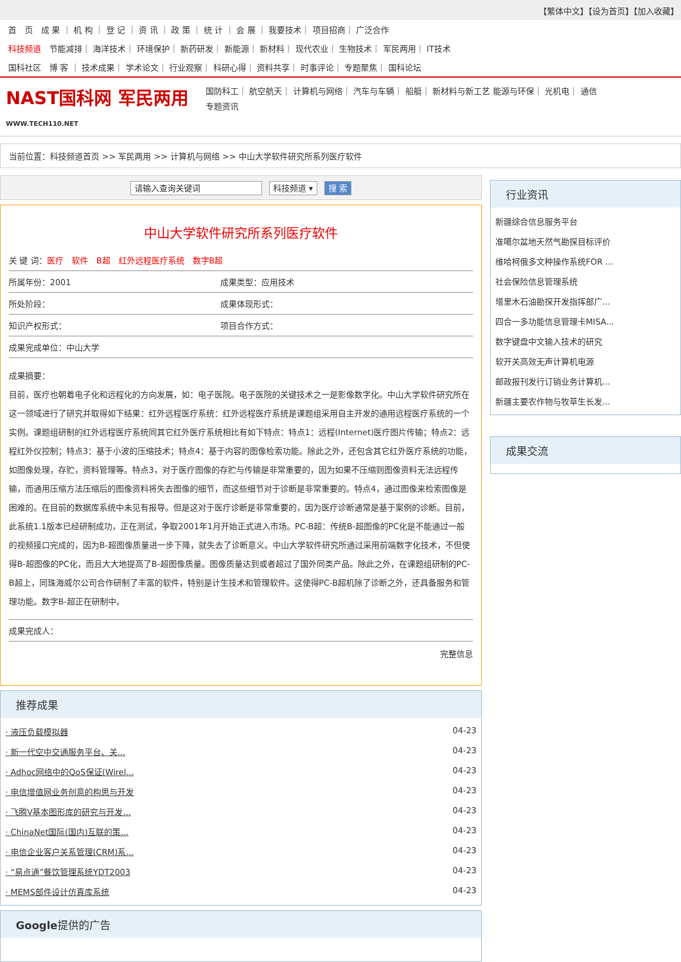【繁体中文】【设为首页】【加入收藏】
首　页　成 果 ｜ 机 构 ｜ 登 记 ｜ 资 讯 ｜ 政 策 ｜ 统 计 ｜ 会 展 ｜ 我要技术｜ 项目招商｜ 广泛合作
科技频道　节能减排｜ 海洋技术｜ 环境保护｜ 新药研发｜ 新能源｜ 新材料｜ 现代农业｜ 生物技术｜ 军民两用｜ IT技术
国科社区　博 客 ｜ 技术成果｜ 学术论文｜ 行业观察｜ 科研心得｜ 资料共享｜ 时事评论｜ 专题聚焦｜ 国科论坛
NAST国科网 军民两用
WWW.TECH110.NET
国防科工｜ 航空航天｜ 计算机与网络｜ 汽车与车辆｜ 船艇｜ 新材料与新工艺 能源与环保｜ 光机电｜ 通信
专题资讯
当前位置：科技频道首页 >> 军民两用 >> 计算机与网络 >> 中山大学软件研究所系列医疗软件
请输入查询关键词　　　　　　　 科技频道 ▾ 搜 索
中山大学软件研究所系列医疗软件
| 关 键 词： 医疗 软件 B超 红外远程医疗系统 数字B超 | |
| 所属年份：2001 | 成果类型：应用技术 |
| 所处阶段： | 成果体现形式： |
| 知识产权形式： | 项目合作方式： |
| 成果完成单位：中山大学 | |
成果摘要：
目前，医疗也朝着电子化和远程化的方向发展，如：电子医院。电子医院的关键技术之一是影像数字化。中山大学软件研究所在这一领域进行了研究并取得如下结果：红外远程医疗系统：红外远程医疗系统是课题组采用自主开发的通用远程医疗系统的一个实例。课题组研制的红外远程医疗系统同其它红外医疗系统相比有如下特点：特点1：远程(Internet)医疗图片传输；特点2：远程红外仪控制；特点3：基于小波的压缩技术；特点4：基于内容的图像检索功能。除此之外，还包含其它红外医疗系统的功能，如图像处理，存贮，资料管理等。特点3，对于医疗图像的存贮与传输是非常重要的，因为如果不压缩则图像资料无法远程传输，而通用压缩方法压缩后的图像资料将失去图像的细节，而这些细节对于诊断是非常重要的。特点4，通过图像来检索图像是困难的。在目前的数据库系统中未见有报导。但是这对于医疗诊断是非常重要的，因为医疗诊断通常是基于案例的诊断。目前，此系统1.1版本已经研制成功，正在测试，争取2001年1月开始正式进入市场。PC-B超：传统B-超图像的PC化是不能通过一般的视频接口完成的，因为B-超图像质量进一步下降，就失去了诊断意义。中山大学软件研究所通过采用前端数字化技术，不但使得B-超图像的PC化，而且大大地提高了B-超图像质量。图像质量达到或者超过了国外同类产品。除此之外，在课题组研制的PC-B超上，同珠海威尔公司合作研制了丰富的软件，特别是计生技术和管理软件。这使得PC-B超机除了诊断之外，还具备服务和管理功能。数字B-超正在研制中。
| 成果完成人： |
完整信息
推荐成果
· 液压负载模拟器 04-23
· 新一代空中交通服务平台、关... 04-23
· Adhoc网络中的QoS保证(Wirel... 04-23
· 电信增值网业务创意的构思与开发 04-23
· 飞腾V基本图形库的研究与开发... 04-23
· ChinaNet国际(国内)互联的策... 04-23
· 电信企业客户关系管理(CRM)系... 04-23
· “易点通”餐饮管理系统YDT2003 04-23
· MEMS部件设计仿真库系统 04-23
Google提供的广告
行业资讯
新疆综合信息服务平台
准噶尔盆地天然气勘探目标评价
维哈柯俄多文种操作系统FOR ...
社会保险信息管理系统
塔里木石油勘探开发指挥部广...
四合一多功能信息管理卡MISA...
数字键盘中文输入技术的研究
软开关高效无声计算机电源
邮政报刊发行订销业务计算机...
新疆主要农作物与牧草生长发...
成果交流